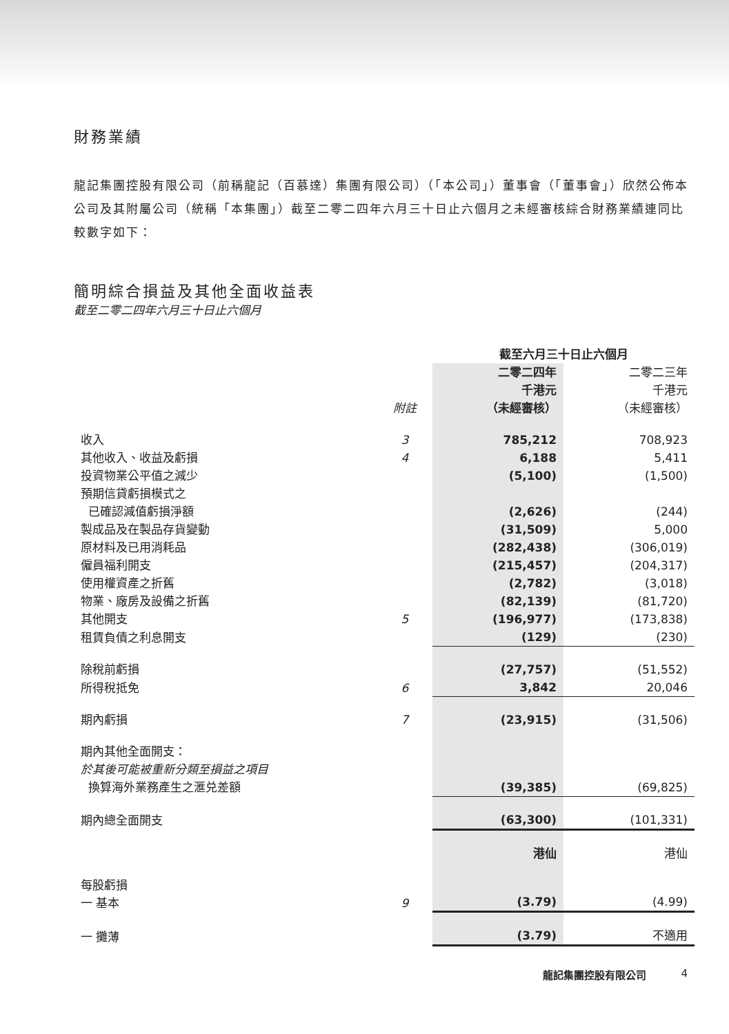財務業績
龍記集團控股有限公司（前稱龍記（百慕達）集團有限公司）（「本公司」）董事會（「董事會」）欣然公佈本公司及其附屬公司（統稱「本集團」）截至二零二四年六月三十日止六個月之未經審核綜合財務業績連同比較數字如下：
簡明綜合損益及其他全面收益表
截至二零二四年六月三十日止六個月
| | | 截至六月三十日止六個月 | |
| | 附註 | 二零二四年 千港元 （未經審核） | 二零二三年 千港元 （未經審核） |
| 收入 | 3 | 785,212 | 708,923 |
| 其他收入、收益及虧損 | 4 | 6,188 | 5,411 |
| 投資物業公平值之減少 | | (5,100) | (1,500) |
| 預期信貸虧損模式之 已確認減值虧損淨額 | | (2,626) | (244) |
| 製成品及在製品存貨變動 | | (31,509) | 5,000 |
| 原材料及已用消耗品 | | (282,438) | (306,019) |
| 僱員福利開支 | | (215,457) | (204,317) |
| 使用權資產之折舊 | | (2,782) | (3,018) |
| 物業、廠房及設備之折舊 | | (82,139) | (81,720) |
| 其他開支 | 5 | (196,977) | (173,838) |
| 租賃負債之利息開支 | | (129) | (230) |
| 除稅前虧損 | | (27,757) | (51,552) |
| 所得稅抵免 | 6 | 3,842 | 20,046 |
| 期內虧損 | 7 | (23,915) | (31,506) |
| 期內其他全面開支： 於其後可能被重新分類至損益之項目 換算海外業務產生之滙兑差額 | | (39,385) | (69,825) |
| 期內總全面開支 | | (63,300) | (101,331) |
| | | 港仙 | 港仙 |
| 每股虧損 一 基本 | 9 | (3.79) | (4.99) |
| 一 攤薄 | | (3.79) | 不適用 |
龍記集團控股有限公司 4